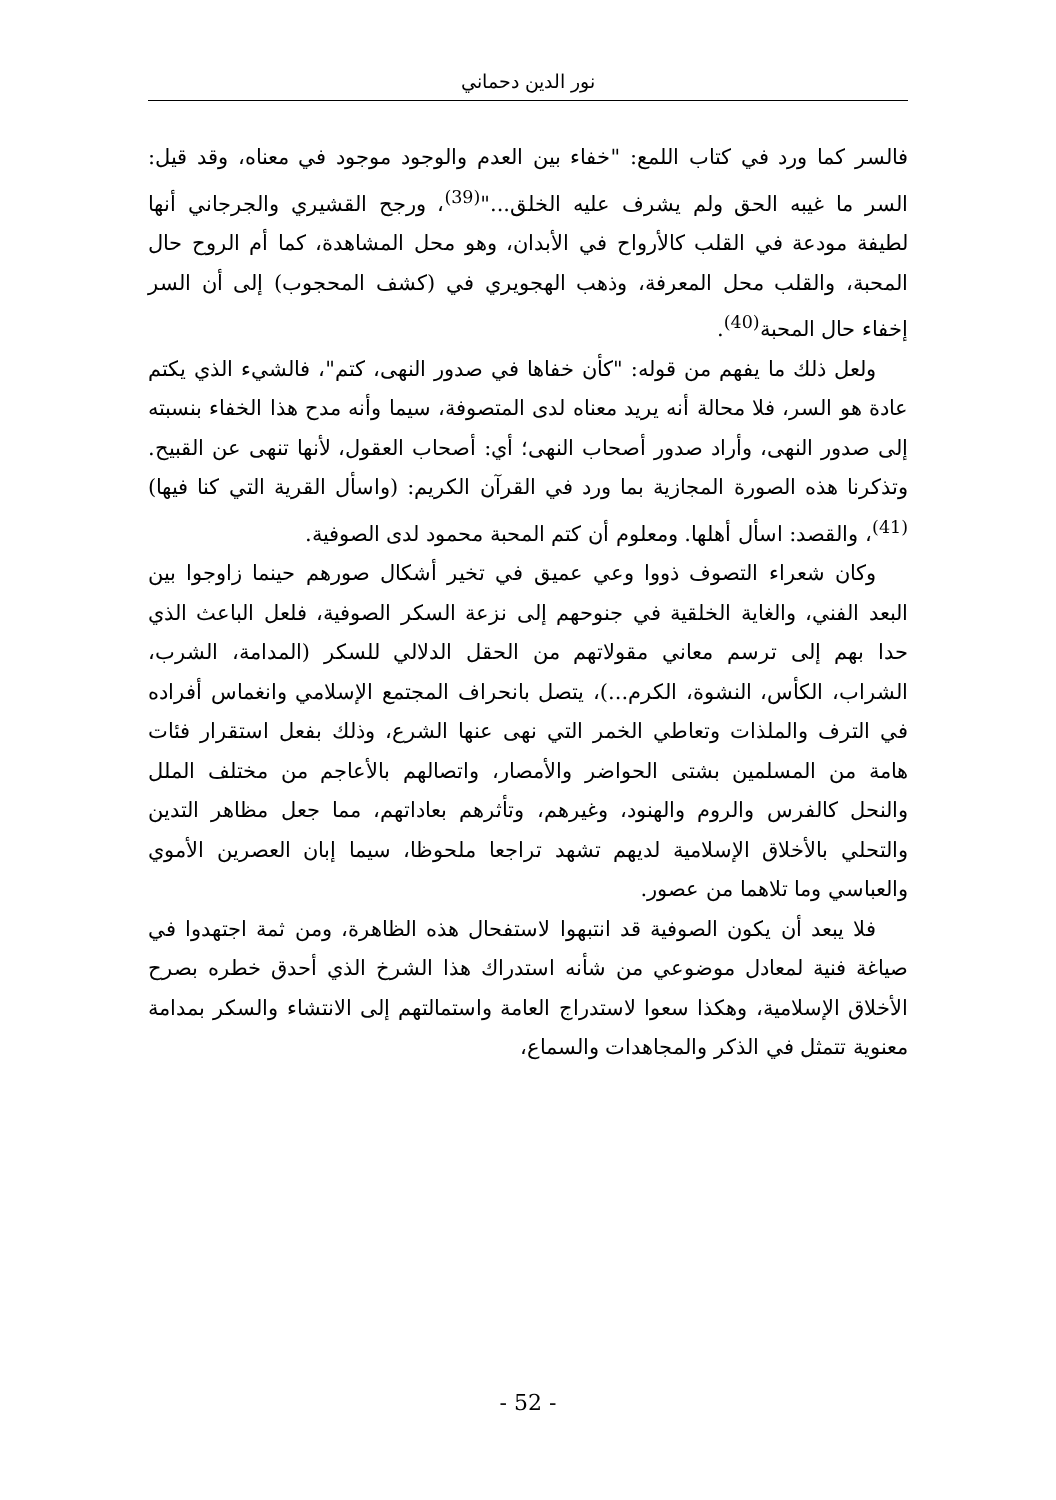نور الدين دحماني
فالسر كما ورد في كتاب اللمع: "خفاء بين العدم والوجود موجود في معناه، وقد قيل: السر ما غيبه الحق ولم يشرف عليه الخلق..."<sup>(39)</sup>، ورجح القشيري والجرجاني أنها لطيفة مودعة في القلب كالأرواح في الأبدان، وهو محل المشاهدة، كما أم الروح حال المحبة، والقلب محل المعرفة، وذهب الهجويري في (كشف المحجوب) إلى أن السر إخفاء حال المحبة<sup>(40)</sup>.
ولعل ذلك ما يفهم من قوله: "كأن خفاها في صدور النهى، كتم"، فالشيء الذي يكتم عادة هو السر، فلا محالة أنه يريد معناه لدى المتصوفة، سيما وأنه مدح هذا الخفاء بنسبته إلى صدور النهى، وأراد صدور أصحاب النهى؛ أي: أصحاب العقول، لأنها تنهى عن القبيح. وتذكرنا هذه الصورة المجازية بما ورد في القرآن الكريم: (واسأل القرية التي كنا فيها)<sup>(41)</sup>، والقصد: اسأل أهلها. ومعلوم أن كتم المحبة محمود لدى الصوفية.
وكان شعراء التصوف ذووا وعي عميق في تخير أشكال صورهم حينما زاوجوا بين البعد الفني، والغاية الخلقية في جنوحهم إلى نزعة السكر الصوفية، فلعل الباعث الذي حدا بهم إلى ترسم معاني مقولاتهم من الحقل الدلالي للسكر (المدامة، الشرب، الشراب، الكأس، النشوة، الكرم...)، يتصل بانحراف المجتمع الإسلامي وانغماس أفراده في الترف والملذات وتعاطي الخمر التي نهى عنها الشرع، وذلك بفعل استقرار فئات هامة من المسلمين بشتى الحواضر والأمصار، واتصالهم بالأعاجم من مختلف الملل والنحل كالفرس والروم والهنود، وغيرهم، وتأثرهم بعاداتهم، مما جعل مظاهر التدين والتحلي بالأخلاق الإسلامية لديهم تشهد تراجعا ملحوظا، سيما إبان العصرين الأموي والعباسي وما تلاهما من عصور.
فلا يبعد أن يكون الصوفية قد انتبهوا لاستفحال هذه الظاهرة، ومن ثمة اجتهدوا في صياغة فنية لمعادل موضوعي من شأنه استدراك هذا الشرخ الذي أحدق خطره بصرح الأخلاق الإسلامية، وهكذا سعوا لاستدراج العامة واستمالتهم إلى الانتشاء والسكر بمدامة معنوية تتمثل في الذكر والمجاهدات والسماع،
- 52 -